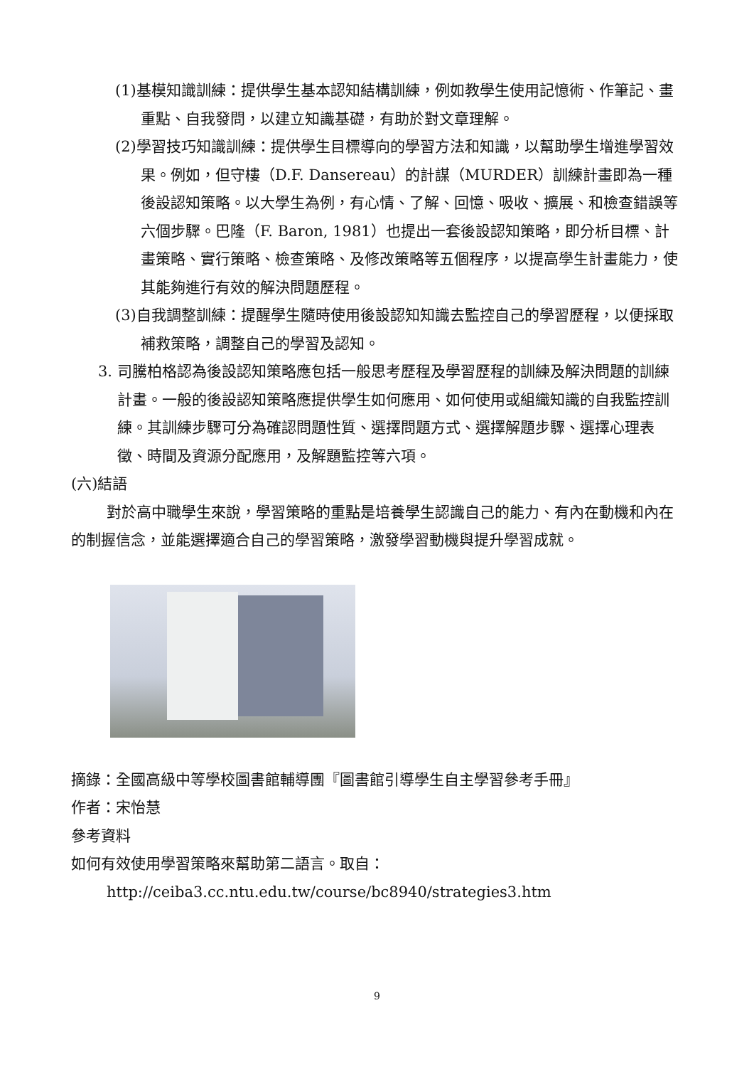(1)基模知識訓練：提供學生基本認知結構訓練，例如教學生使用記憶術、作筆記、畫重點、自我發問，以建立知識基礎，有助於對文章理解。
(2)學習技巧知識訓練：提供學生目標導向的學習方法和知識，以幫助學生增進學習效果。例如，但守樓（D.F. Dansereau）的計謀（MURDER）訓練計畫即為一種後設認知策略。以大學生為例，有心情、了解、回憶、吸收、擴展、和檢查錯誤等六個步驟。巴隆（F. Baron, 1981）也提出一套後設認知策略，即分析目標、計畫策略、實行策略、檢查策略、及修改策略等五個程序，以提高學生計畫能力，使其能夠進行有效的解決問題歷程。
(3)自我調整訓練：提醒學生隨時使用後設認知知識去監控自己的學習歷程，以便採取補救策略，調整自己的學習及認知。
3. 司騰柏格認為後設認知策略應包括一般思考歷程及學習歷程的訓練及解決問題的訓練計畫。一般的後設認知策略應提供學生如何應用、如何使用或組織知識的自我監控訓練。其訓練步驟可分為確認問題性質、選擇問題方式、選擇解題步驟、選擇心理表徵、時間及資源分配應用，及解題監控等六項。
(六)結語
對於高中職學生來說，學習策略的重點是培養學生認識自己的能力、有內在動機和內在的制握信念，並能選擇適合自己的學習策略，激發學習動機與提升學習成就。
摘錄：全國高級中等學校圖書館輔導團『圖書館引導學生自主學習參考手冊』
作者：宋怡慧
參考資料
如何有效使用學習策略來幫助第二語言。取自：
http://ceiba3.cc.ntu.edu.tw/course/bc8940/strategies3.htm
9